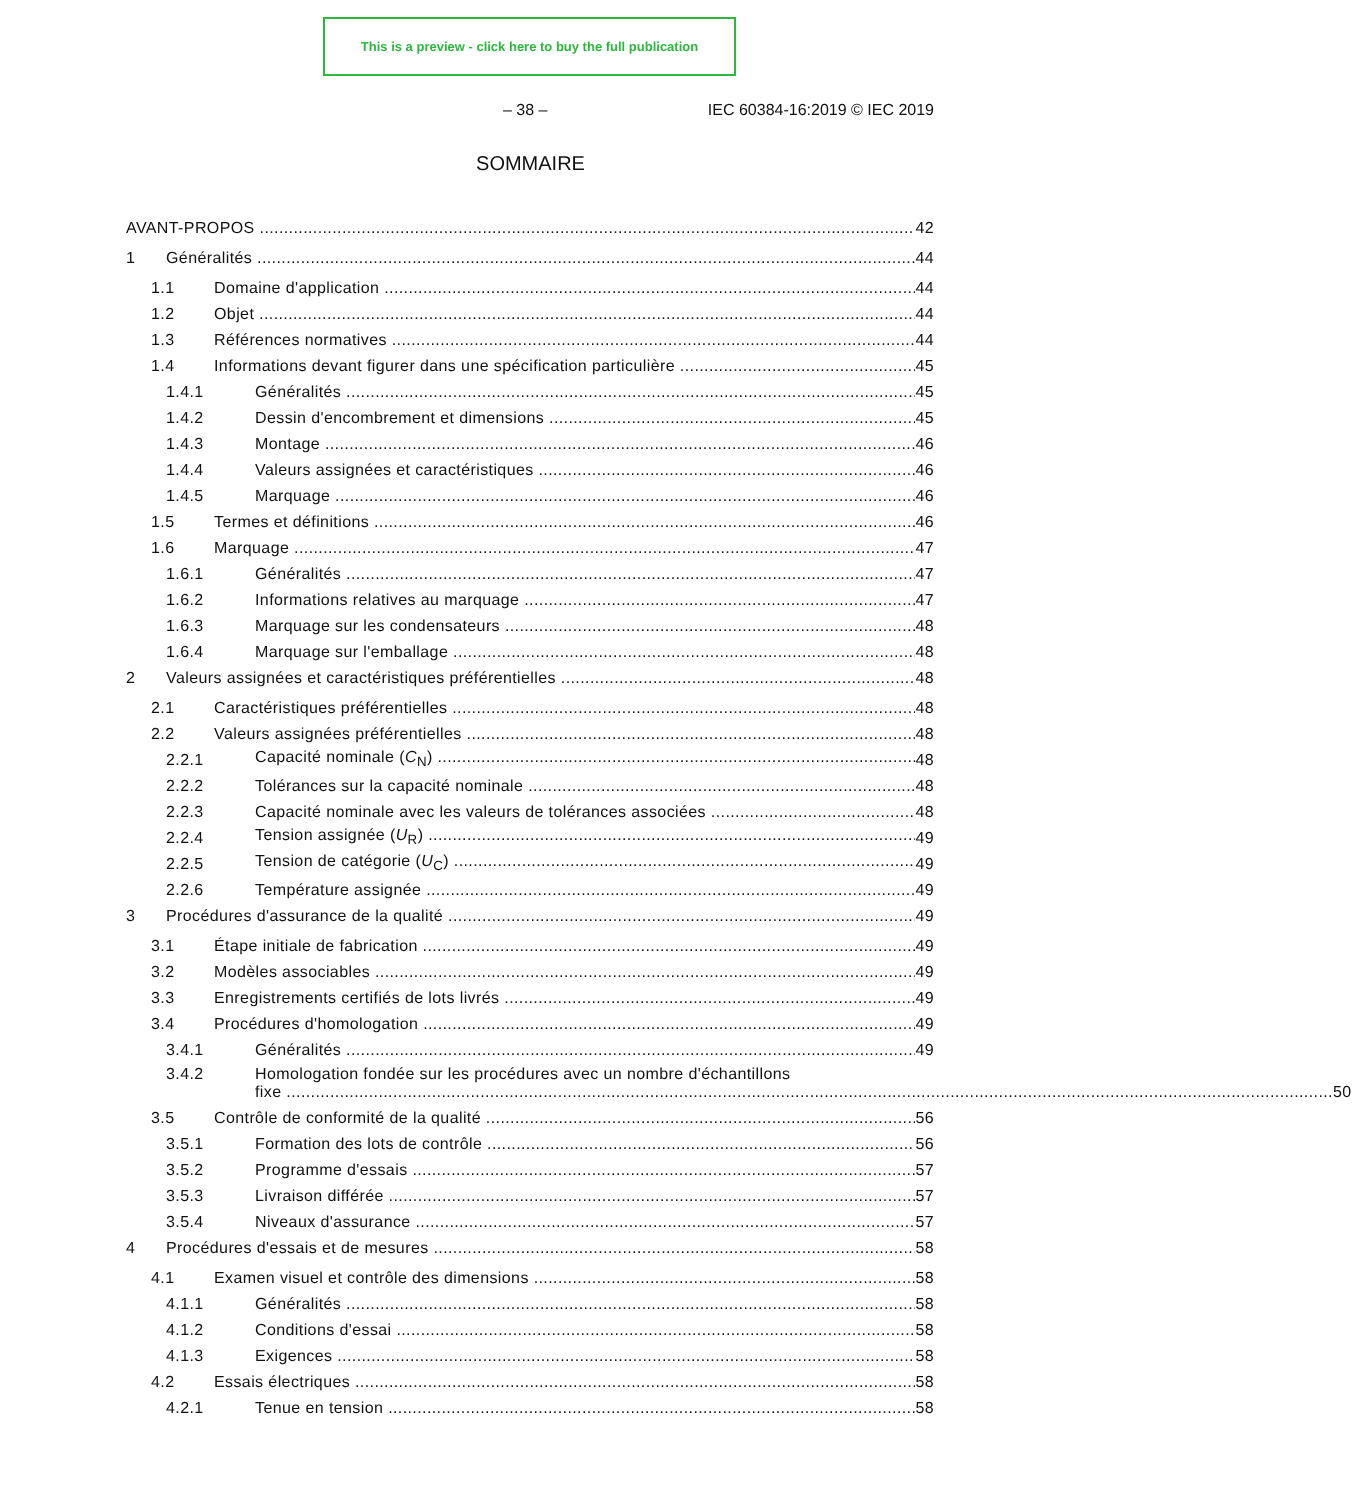This is a preview - click here to buy the full publication
– 38 – IEC 60384-16:2019 © IEC 2019
SOMMAIRE
AVANT-PROPOS 42
1 Généralités 44
1.1 Domaine d'application 44
1.2 Objet 44
1.3 Références normatives 44
1.4 Informations devant figurer dans une spécification particulière 45
1.4.1 Généralités 45
1.4.2 Dessin d'encombrement et dimensions 45
1.4.3 Montage 46
1.4.4 Valeurs assignées et caractéristiques 46
1.4.5 Marquage 46
1.5 Termes et définitions 46
1.6 Marquage 47
1.6.1 Généralités 47
1.6.2 Informations relatives au marquage 47
1.6.3 Marquage sur les condensateurs 48
1.6.4 Marquage sur l'emballage 48
2 Valeurs assignées et caractéristiques préférentielles 48
2.1 Caractéristiques préférentielles 48
2.2 Valeurs assignées préférentielles 48
2.2.1 Capacité nominale (C<sub>N</sub>) 48
2.2.2 Tolérances sur la capacité nominale 48
2.2.3 Capacité nominale avec les valeurs de tolérances associées 48
2.2.4 Tension assignée (U<sub>R</sub>) 49
2.2.5 Tension de catégorie (U<sub>C</sub>) 49
2.2.6 Température assignée 49
3 Procédures d'assurance de la qualité 49
3.1 Étape initiale de fabrication 49
3.2 Modèles associables 49
3.3 Enregistrements certifiés de lots livrés 49
3.4 Procédures d'homologation 49
3.4.1 Généralités 49
3.4.2 Homologation fondée sur les procédures avec un nombre d'échantillons
fixe 50
3.5 Contrôle de conformité de la qualité 56
3.5.1 Formation des lots de contrôle 56
3.5.2 Programme d'essais 57
3.5.3 Livraison différée 57
3.5.4 Niveaux d'assurance 57
4 Procédures d'essais et de mesures 58
4.1 Examen visuel et contrôle des dimensions 58
4.1.1 Généralités 58
4.1.2 Conditions d'essai 58
4.1.3 Exigences 58
4.2 Essais électriques 58
4.2.1 Tenue en tension 58